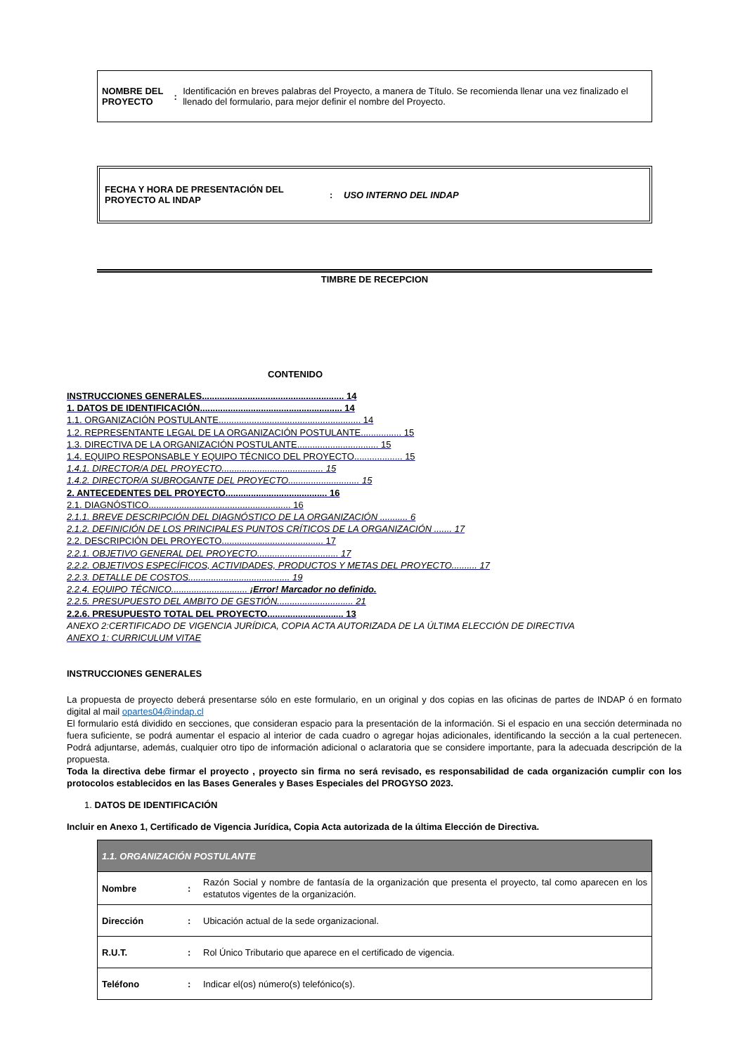NOMBRE DEL PROYECTO :
Identificación en breves palabras del Proyecto, a manera de Título. Se recomienda llenar una vez finalizado el llenado del formulario, para mejor definir el nombre del Proyecto.
FECHA Y HORA DE PRESENTACIÓN DEL PROYECTO AL INDAP
: USO INTERNO DEL INDAP
TIMBRE DE RECEPCION
CONTENIDO
INSTRUCCIONES GENERALES........................................................ 14
1. DATOS DE IDENTIFICACIÓN........................................................ 14
1.1. ORGANIZACIÓN POSTULANTE........................................................ 14
1.2. REPRESENTANTE LEGAL DE LA ORGANIZACIÓN POSTULANTE................ 15
1.3. DIRECTIVA DE LA ORGANIZACIÓN POSTULANTE................................ 15
1.4. EQUIPO RESPONSABLE Y EQUIPO TÉCNICO DEL PROYECTO................... 15
1.4.1. DIRECTOR/A DEL PROYECTO........................................ 15
1.4.2. DIRECTOR/A SUBROGANTE DEL PROYECTO............................ 15
2. ANTECEDENTES DEL PROYECTO........................................ 16
2.1. DIAGNÓSTICO........................................................ 16
2.1.1. BREVE DESCRIPCIÓN DEL DIAGNÓSTICO DE LA ORGANIZACIÓN ........... 6
2.1.2. DEFINICIÓN DE LOS PRINCIPALES PUNTOS CRÍTICOS DE LA ORGANIZACIÓN ....... 17
2.2. DESCRIPCIÓN DEL PROYECTO........................................ 17
2.2.1. OBJETIVO GENERAL DEL PROYECTO................................ 17
2.2.2. OBJETIVOS ESPECÍFICOS, ACTIVIDADES, PRODUCTOS Y METAS DEL PROYECTO.......... 17
2.2.3. DETALLE DE COSTOS........................................ 19
2.2.4. EQUIPO TÉCNICO.............................. ¡Error! Marcador no definido.
2.2.5. PRESUPUESTO DEL AMBITO DE GESTIÓN.............................. 21
2.2.6. PRESUPUESTO TOTAL DEL PROYECTO.............................. 13
ANEXO 2:CERTIFICADO DE VIGENCIA JURÍDICA, COPIA ACTA AUTORIZADA DE LA ÚLTIMA ELECCIÓN DE DIRECTIVA
ANEXO 1: CURRICULUM VITAE
INSTRUCCIONES GENERALES
La propuesta de proyecto deberá presentarse sólo en este formulario, en un original y dos copias en las oficinas de partes de INDAP ó en formato digital al mail opartes04@indap.cl
El formulario está dividido en secciones, que consideran espacio para la presentación de la información. Si el espacio en una sección determinada no fuera suficiente, se podrá aumentar el espacio al interior de cada cuadro o agregar hojas adicionales, identificando la sección a la cual pertenecen. Podrá adjuntarse, además, cualquier otro tipo de información adicional o aclaratoria que se considere importante, para la adecuada descripción de la propuesta.
Toda la directiva debe firmar el proyecto , proyecto sin firma no será revisado, es responsabilidad de cada organización cumplir con los protocolos establecidos en las Bases Generales y Bases Especiales del PROGYSO 2023.
1. DATOS DE IDENTIFICACIÓN
Incluir en Anexo 1, Certificado de Vigencia Jurídica, Copia Acta autorizada de la última Elección de Directiva.
| 1.1. ORGANIZACIÓN POSTULANTE | | |
| Nombre | : | Razón Social y nombre de fantasía de la organización que presenta el proyecto, tal como aparecen en los estatutos vigentes de la organización. |
| Dirección | : | Ubicación actual de la sede organizacional. |
| R.U.T. | : | Rol Único Tributario que aparece en el certificado de vigencia. |
| Teléfono | : | Indicar el(os) número(s) telefónico(s). |